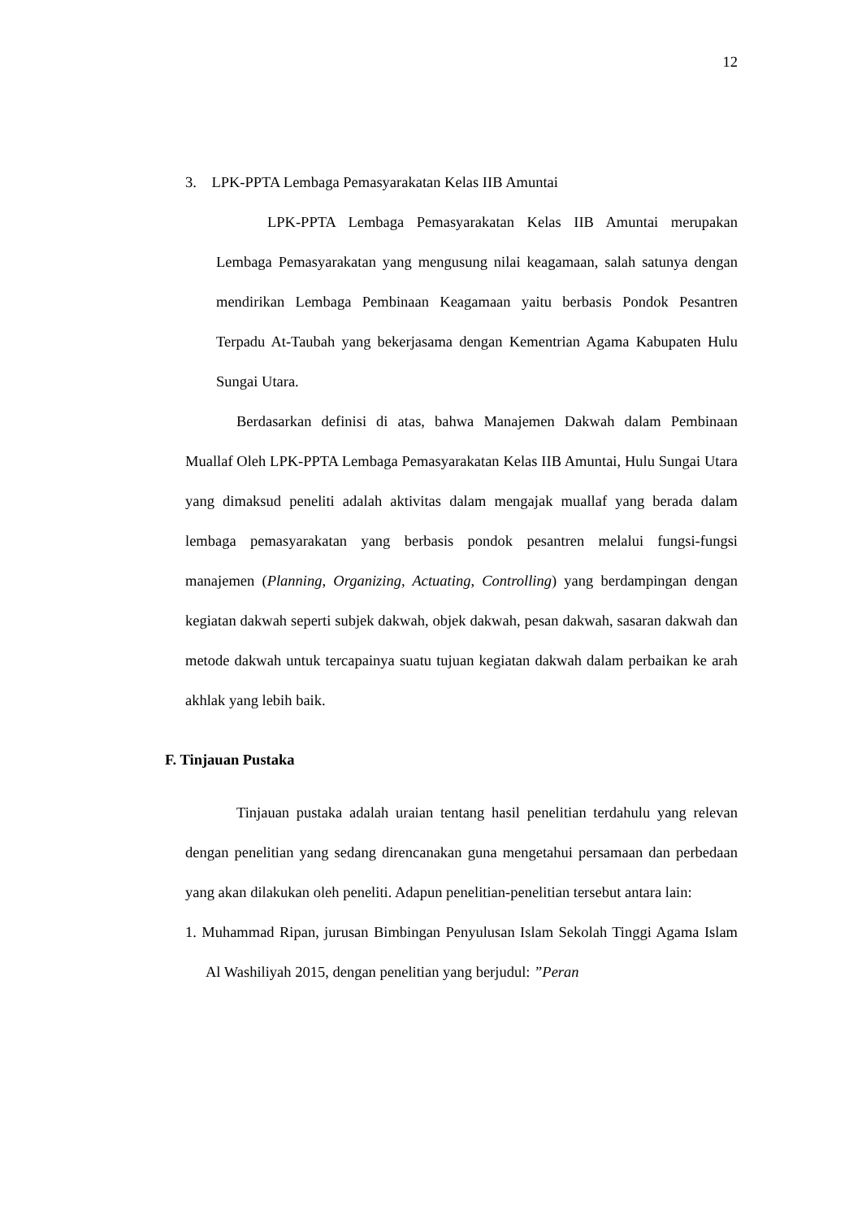12
3. LPK-PPTA Lembaga Pemasyarakatan Kelas IIB Amuntai
LPK-PPTA Lembaga Pemasyarakatan Kelas IIB Amuntai merupakan Lembaga Pemasyarakatan yang mengusung nilai keagamaan, salah satunya dengan mendirikan Lembaga Pembinaan Keagamaan yaitu berbasis Pondok Pesantren Terpadu At-Taubah yang bekerjasama dengan Kementrian Agama Kabupaten Hulu Sungai Utara.
Berdasarkan definisi di atas, bahwa Manajemen Dakwah dalam Pembinaan Muallaf Oleh LPK-PPTA Lembaga Pemasyarakatan Kelas IIB Amuntai, Hulu Sungai Utara yang dimaksud peneliti adalah aktivitas dalam mengajak muallaf yang berada dalam lembaga pemasyarakatan yang berbasis pondok pesantren melalui fungsi-fungsi manajemen (Planning, Organizing, Actuating, Controlling) yang berdampingan dengan kegiatan dakwah seperti subjek dakwah, objek dakwah, pesan dakwah, sasaran dakwah dan metode dakwah untuk tercapainya suatu tujuan kegiatan dakwah dalam perbaikan ke arah akhlak yang lebih baik.
F. Tinjauan Pustaka
Tinjauan pustaka adalah uraian tentang hasil penelitian terdahulu yang relevan dengan penelitian yang sedang direncanakan guna mengetahui persamaan dan perbedaan yang akan dilakukan oleh peneliti. Adapun penelitian-penelitian tersebut antara lain:
1. Muhammad Ripan, jurusan Bimbingan Penyulusan Islam Sekolah Tinggi Agama Islam Al Washiliyah 2015, dengan penelitian yang berjudul: ”Peran